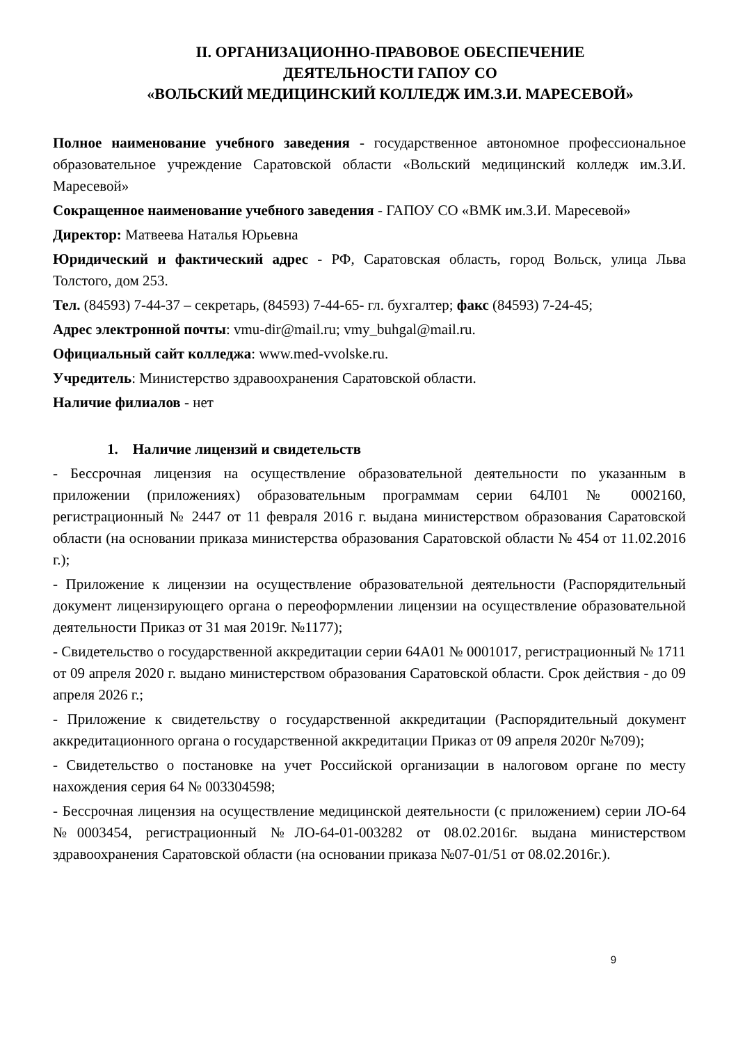II. ОРГАНИЗАЦИОННО-ПРАВОВОЕ ОБЕСПЕЧЕНИЕ
ДЕЯТЕЛЬНОСТИ ГАПОУ СО
«ВОЛЬСКИЙ МЕДИЦИНСКИЙ КОЛЛЕДЖ ИМ.З.И. МАРЕСЕВОЙ»
Полное наименование учебного заведения - государственное автономное профессиональное образовательное учреждение Саратовской области «Вольский медицинский колледж им.З.И. Маресевой»
Сокращенное наименование учебного заведения - ГАПОУ СО «ВМК им.З.И. Маресевой»
Директор: Матвеева Наталья Юрьевна
Юридический и фактический адрес - РФ, Саратовская область, город Вольск, улица Льва Толстого, дом 253.
Тел. (84593) 7-44-37 – секретарь, (84593) 7-44-65- гл. бухгалтер; факс (84593) 7-24-45;
Адрес электронной почты: vmu-dir@mail.ru; vmy_buhgal@mail.ru.
Официальный сайт колледжа: www.med-vvolske.ru.
Учредитель: Министерство здравоохранения Саратовской области.
Наличие филиалов - нет
1. Наличие лицензий и свидетельств
- Бессрочная лицензия на осуществление образовательной деятельности по указанным в приложении (приложениях) образовательным программам серии 64Л01 № 0002160, регистрационный № 2447 от 11 февраля 2016 г. выдана министерством образования Саратовской области (на основании приказа министерства образования Саратовской области № 454 от 11.02.2016 г.);
- Приложение к лицензии на осуществление образовательной деятельности (Распорядительный документ лицензирующего органа о переоформлении лицензии на осуществление образовательной деятельности Приказ от 31 мая 2019г. №1177);
- Свидетельство о государственной аккредитации серии 64А01 № 0001017, регистрационный № 1711 от 09 апреля 2020 г. выдано министерством образования Саратовской области. Срок действия - до 09 апреля 2026 г.;
- Приложение к свидетельству о государственной аккредитации (Распорядительный документ аккредитационного органа о государственной аккредитации Приказ от 09 апреля 2020г №709);
- Свидетельство о постановке на учет Российской организации в налоговом органе по месту нахождения серия 64 № 003304598;
- Бессрочная лицензия на осуществление медицинской деятельности (с приложением) серии ЛО-64 №0003454, регистрационный №ЛО-64-01-003282 от 08.02.2016г. выдана министерством здравоохранения Саратовской области (на основании приказа №07-01/51 от 08.02.2016г.).
9